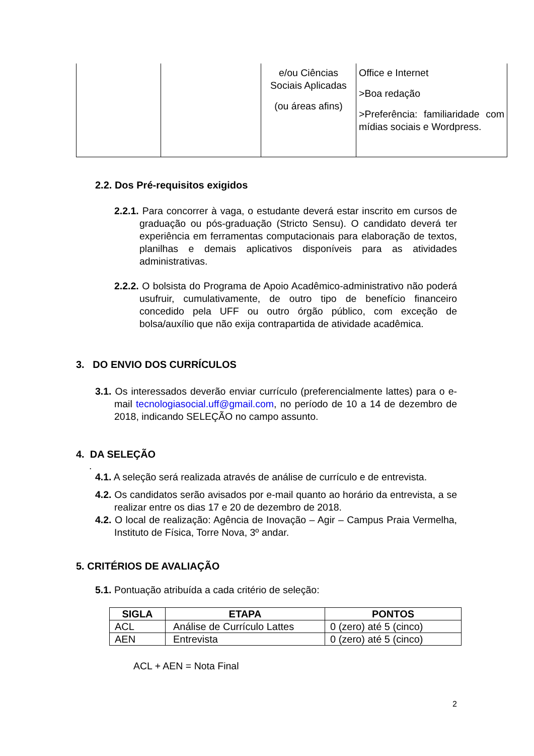| | | e/ou Ciências Sociais Aplicadas (ou áreas afins) | Office e Internet >Boa redação >Preferência: familiaridade com mídias sociais e Wordpress. |
2.2. Dos Pré-requisitos exigidos
2.2.1. Para concorrer à vaga, o estudante deverá estar inscrito em cursos de graduação ou pós-graduação (Stricto Sensu). O candidato deverá ter experiência em ferramentas computacionais para elaboração de textos, planilhas e demais aplicativos disponíveis para as atividades administrativas.
2.2.2. O bolsista do Programa de Apoio Acadêmico-administrativo não poderá usufruir, cumulativamente, de outro tipo de benefício financeiro concedido pela UFF ou outro órgão público, com exceção de bolsa/auxílio que não exija contrapartida de atividade acadêmica.
3. DO ENVIO DOS CURRÍCULOS
3.1. Os interessados deverão enviar currículo (preferencialmente lattes) para o e-mail tecnologiasocial.uff@gmail.com, no período de 10 a 14 de dezembro de 2018, indicando SELEÇÃO no campo assunto.
4. DA SELEÇÃO
.
4.1. A seleção será realizada através de análise de currículo e de entrevista.
4.2. Os candidatos serão avisados por e-mail quanto ao horário da entrevista, a se realizar entre os dias 17 e 20 de dezembro de 2018.
4.2. O local de realização: Agência de Inovação – Agir – Campus Praia Vermelha, Instituto de Física, Torre Nova, 3º andar.
5. CRITÉRIOS DE AVALIAÇÃO
5.1. Pontuação atribuída a cada critério de seleção:
| SIGLA | ETAPA | PONTOS |
| --- | --- | --- |
| ACL | Análise de Currículo Lattes | 0 (zero) até 5 (cinco) |
| AEN | Entrevista | 0 (zero) até 5 (cinco) |
ACL + AEN = Nota Final
2